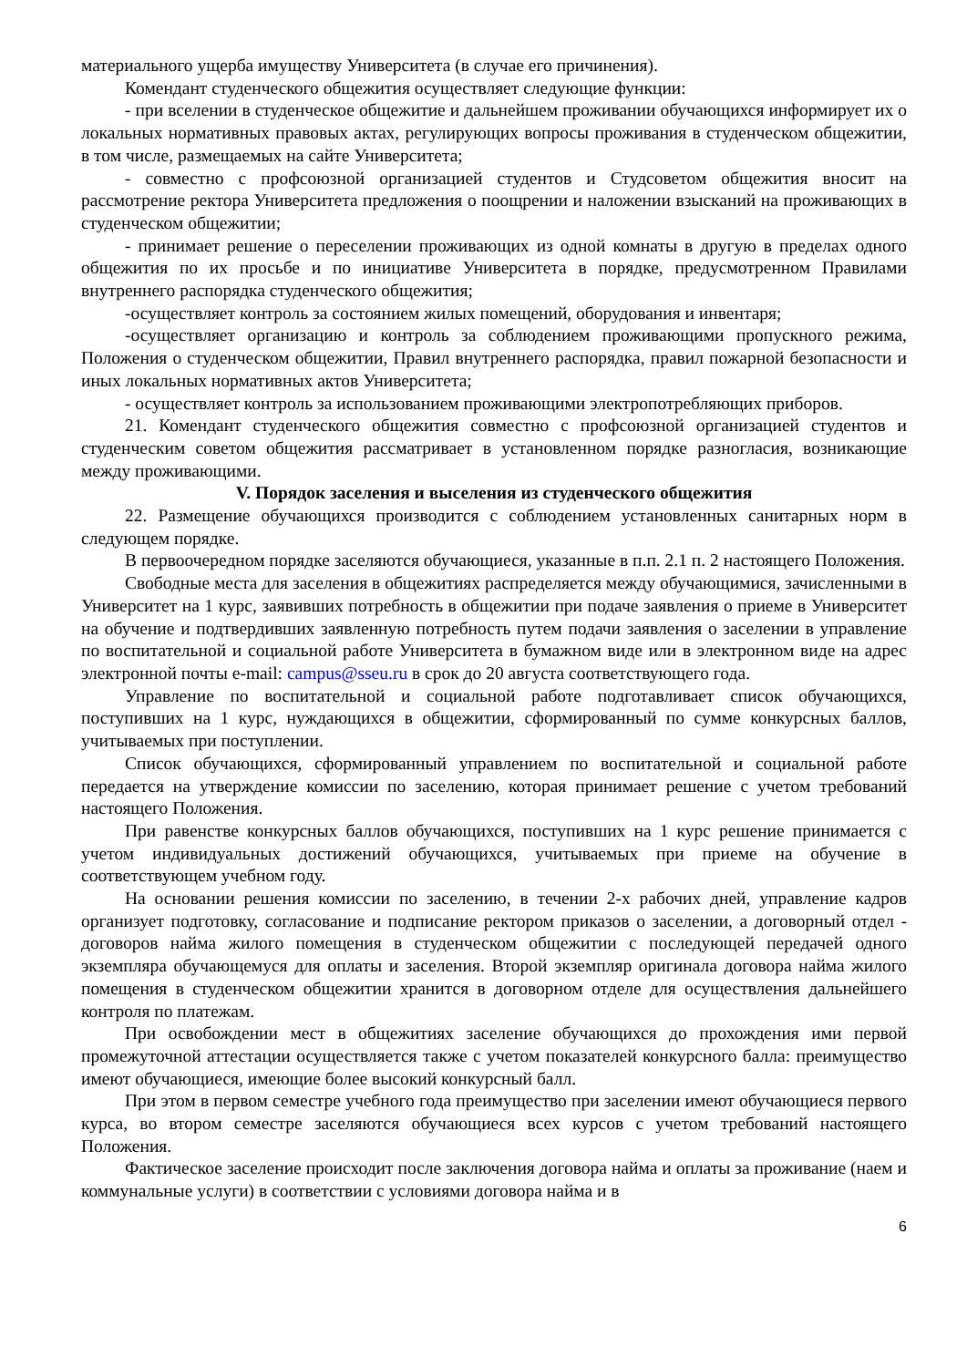материального ущерба имуществу Университета (в случае его причинения).
Комендант студенческого общежития осуществляет следующие функции:
- при вселении в студенческое общежитие и дальнейшем проживании обучающихся информирует их о локальных нормативных правовых актах, регулирующих вопросы проживания в студенческом общежитии, в том числе, размещаемых на сайте Университета;
- совместно с профсоюзной организацией студентов и Студсоветом общежития вносит на рассмотрение ректора Университета предложения о поощрении и наложении взысканий на проживающих в студенческом общежитии;
- принимает решение о переселении проживающих из одной комнаты в другую в пределах одного общежития по их просьбе и по инициативе Университета в порядке, предусмотренном Правилами внутреннего распорядка студенческого общежития;
-осуществляет контроль за состоянием жилых помещений, оборудования и инвентаря;
-осуществляет организацию и контроль за соблюдением проживающими пропускного режима, Положения о студенческом общежитии, Правил внутреннего распорядка, правил пожарной безопасности и иных локальных нормативных актов Университета;
- осуществляет контроль за использованием проживающими электропотребляющих приборов.
21. Комендант студенческого общежития совместно с профсоюзной организацией студентов и студенческим советом общежития рассматривает в установленном порядке разногласия, возникающие между проживающими.
V. Порядок заселения и выселения из студенческого общежития
22. Размещение обучающихся производится с соблюдением установленных санитарных норм в следующем порядке.
В первоочередном порядке заселяются обучающиеся, указанные в п.п. 2.1 п. 2 настоящего Положения.
Свободные места для заселения в общежитиях распределяется между обучающимися, зачисленными в Университет на 1 курс, заявивших потребность в общежитии при подаче заявления о приеме в Университет на обучение и подтвердивших заявленную потребность путем подачи заявления о заселении в управление по воспитательной и социальной работе Университета в бумажном виде или в электронном виде на адрес электронной почты e-mail: campus@sseu.ru в срок до 20 августа соответствующего года.
Управление по воспитательной и социальной работе подготавливает список обучающихся, поступивших на 1 курс, нуждающихся в общежитии, сформированный по сумме конкурсных баллов, учитываемых при поступлении.
Список обучающихся, сформированный управлением по воспитательной и социальной работе передается на утверждение комиссии по заселению, которая принимает решение с учетом требований настоящего Положения.
При равенстве конкурсных баллов обучающихся, поступивших на 1 курс решение принимается с учетом индивидуальных достижений обучающихся, учитываемых при приеме на обучение в соответствующем учебном году.
На основании решения комиссии по заселению, в течении 2-х рабочих дней, управление кадров организует подготовку, согласование и подписание ректором приказов о заселении, а договорный отдел - договоров найма жилого помещения в студенческом общежитии с последующей передачей одного экземпляра обучающемуся для оплаты и заселения. Второй экземпляр оригинала договора найма жилого помещения в студенческом общежитии хранится в договорном отделе для осуществления дальнейшего контроля по платежам.
При освобождении мест в общежитиях заселение обучающихся до прохождения ими первой промежуточной аттестации осуществляется также с учетом показателей конкурсного балла: преимущество имеют обучающиеся, имеющие более высокий конкурсный балл.
При этом в первом семестре учебного года преимущество при заселении имеют обучающиеся первого курса, во втором семестре заселяются обучающиеся всех курсов с учетом требований настоящего Положения.
Фактическое заселение происходит после заключения договора найма и оплаты за проживание (наем и коммунальные услуги) в соответствии с условиями договора найма и в
6